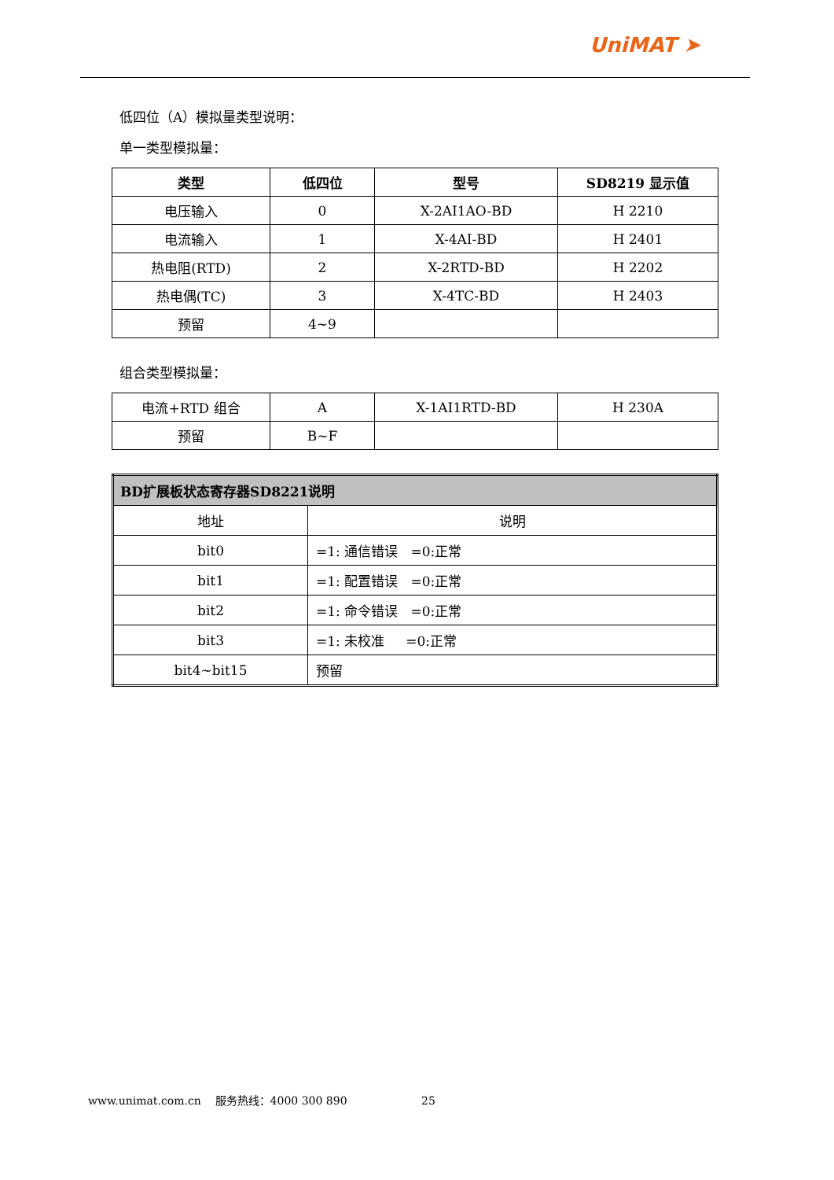UniMAT ➤
低四位（A）模拟量类型说明：
单一类型模拟量：
| 类型 | 低四位 | 型号 | SD8219 显示值 |
| --- | --- | --- | --- |
| 电压输入 | 0 | X-2AI1AO-BD | H 2210 |
| 电流输入 | 1 | X-4AI-BD | H 2401 |
| 热电阻(RTD) | 2 | X-2RTD-BD | H 2202 |
| 热电偶(TC) | 3 | X-4TC-BD | H 2403 |
| 预留 | 4~9 | | |
组合类型模拟量：
| 电流+RTD 组合 | A | X-1AI1RTD-BD | H 230A |
| 预留 | B~F | | |
| BD扩展板状态寄存器SD8221说明 | |
| 地址 | 说明 |
| bit0 | =1: 通信错误 =0:正常 |
| bit1 | =1: 配置错误 =0:正常 |
| bit2 | =1: 命令错误 =0:正常 |
| bit3 | =1: 未校准 =0:正常 |
| bit4~bit15 | 预留 |
www.unimat.com.cn 服务热线：4000 300 890 25